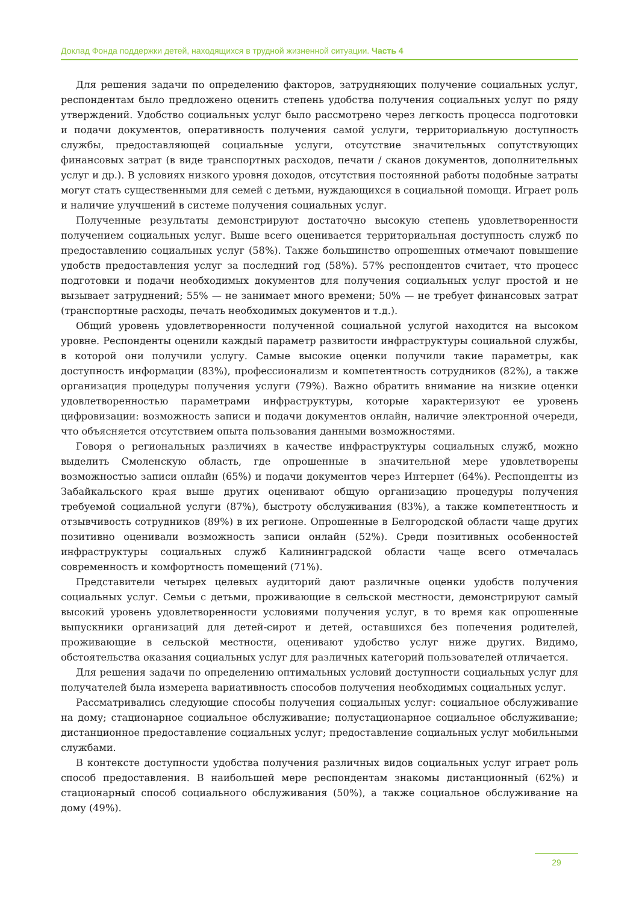Доклад Фонда поддержки детей, находящихся в трудной жизненной ситуации. Часть 4
Для решения задачи по определению факторов, затрудняющих получение социальных услуг, респондентам было предложено оценить степень удобства получения социальных услуг по ряду утверждений. Удобство социальных услуг было рассмотрено через легкость процесса подготовки и подачи документов, оперативность получения самой услуги, территориальную доступность службы, предоставляющей социальные услуги, отсутствие значительных сопутствующих финансовых затрат (в виде транспортных расходов, печати / сканов документов, дополнительных услуг и др.). В условиях низкого уровня доходов, отсутствия постоянной работы подобные затраты могут стать существенными для семей с детьми, нуждающихся в социальной помощи. Играет роль и наличие улучшений в системе получения социальных услуг.
Полученные результаты демонстрируют достаточно высокую степень удовлетворенности получением социальных услуг. Выше всего оценивается территориальная доступность служб по предоставлению социальных услуг (58%). Также большинство опрошенных отмечают повышение удобств предоставления услуг за последний год (58%). 57% респондентов считает, что процесс подготовки и подачи необходимых документов для получения социальных услуг простой и не вызывает затруднений; 55% — не занимает много времени; 50% — не требует финансовых затрат (транспортные расходы, печать необходимых документов и т.д.).
Общий уровень удовлетворенности полученной социальной услугой находится на высоком уровне. Респонденты оценили каждый параметр развитости инфраструктуры социальной службы, в которой они получили услугу. Самые высокие оценки получили такие параметры, как доступность информации (83%), профессионализм и компетентность сотрудников (82%), а также организация процедуры получения услуги (79%). Важно обратить внимание на низкие оценки удовлетворенностью параметрами инфраструктуры, которые характеризуют ее уровень цифровизации: возможность записи и подачи документов онлайн, наличие электронной очереди, что объясняется отсутствием опыта пользования данными возможностями.
Говоря о региональных различиях в качестве инфраструктуры социальных служб, можно выделить Смоленскую область, где опрошенные в значительной мере удовлетворены возможностью записи онлайн (65%) и подачи документов через Интернет (64%). Респонденты из Забайкальского края выше других оценивают общую организацию процедуры получения требуемой социальной услуги (87%), быстроту обслуживания (83%), а также компетентность и отзывчивость сотрудников (89%) в их регионе. Опрошенные в Белгородской области чаще других позитивно оценивали возможность записи онлайн (52%). Среди позитивных особенностей инфраструктуры социальных служб Калининградской области чаще всего отмечалась современность и комфортность помещений (71%).
Представители четырех целевых аудиторий дают различные оценки удобств получения социальных услуг. Семьи с детьми, проживающие в сельской местности, демонстрируют самый высокий уровень удовлетворенности условиями получения услуг, в то время как опрошенные выпускники организаций для детей-сирот и детей, оставшихся без попечения родителей, проживающие в сельской местности, оценивают удобство услуг ниже других. Видимо, обстоятельства оказания социальных услуг для различных категорий пользователей отличается.
Для решения задачи по определению оптимальных условий доступности социальных услуг для получателей была измерена вариативность способов получения необходимых социальных услуг.
Рассматривались следующие способы получения социальных услуг: социальное обслуживание на дому; стационарное социальное обслуживание; полустационарное социальное обслуживание; дистанционное предоставление социальных услуг; предоставление социальных услуг мобильными службами.
В контексте доступности удобства получения различных видов социальных услуг играет роль способ предоставления. В наибольшей мере респондентам знакомы дистанционный (62%) и стационарный способ социального обслуживания (50%), а также социальное обслуживание на дому (49%).
29